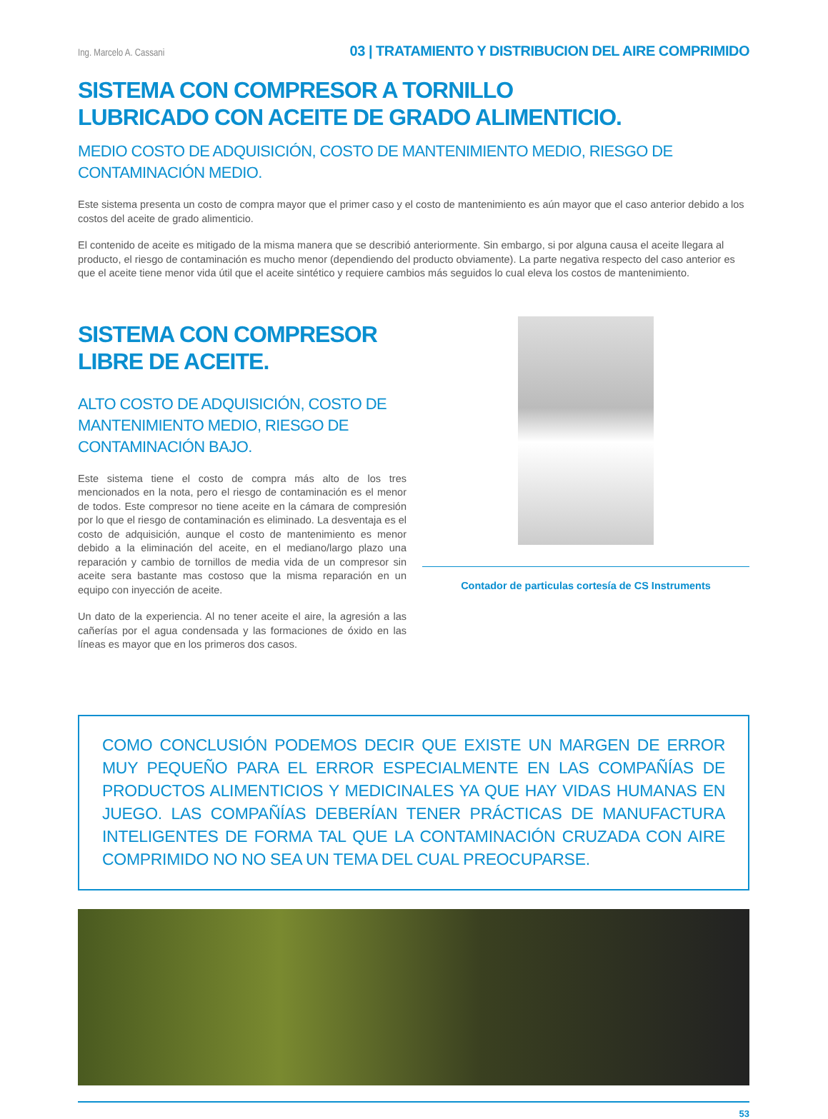Ing. Marcelo A. Cassani 03 | TRATAMIENTO Y DISTRIBUCION DEL AIRE COMPRIMIDO
SISTEMA CON COMPRESOR A TORNILLO
LUBRICADO CON ACEITE DE GRADO ALIMENTICIO.
MEDIO COSTO DE ADQUISICIÓN, COSTO DE MANTENIMIENTO MEDIO, RIESGO DE CONTAMINACIÓN MEDIO.
Este sistema presenta un costo de compra mayor que el primer caso y el costo de mantenimiento es aún mayor que el caso anterior debido a los costos del aceite de grado alimenticio.
El contenido de aceite es mitigado de la misma manera que se describió anteriormente. Sin embargo, si por alguna causa el aceite llegara al producto, el riesgo de contaminación es mucho menor (dependiendo del producto obviamente). La parte negativa respecto del caso anterior es que el aceite tiene menor vida útil que el aceite sintético y requiere cambios más seguidos lo cual eleva los costos de mantenimiento.
SISTEMA CON COMPRESOR LIBRE DE ACEITE.
ALTO COSTO DE ADQUISICIÓN, COSTO DE MANTENIMIENTO MEDIO, RIESGO DE CONTAMINACIÓN BAJO.
Este sistema tiene el costo de compra más alto de los tres mencionados en la nota, pero el riesgo de contaminación es el menor de todos. Este compresor no tiene aceite en la cámara de compresión por lo que el riesgo de contaminación es eliminado. La desventaja es el costo de adquisición, aunque el costo de mantenimiento es menor debido a la eliminación del aceite, en el mediano/largo plazo una reparación y cambio de tornillos de media vida de un compresor sin aceite sera bastante mas costoso que la misma reparación en un equipo con inyección de aceite.
Un dato de la experiencia. Al no tener aceite el aire, la agresión a las cañerías por el agua condensada y las formaciones de óxido en las líneas es mayor que en los primeros dos casos.
Contador de particulas cortesía de CS Instruments
COMO CONCLUSIÓN PODEMOS DECIR QUE EXISTE UN MARGEN DE ERROR MUY PEQUEÑO PARA EL ERROR ESPECIALMENTE EN LAS COMPAÑÍAS DE PRODUCTOS ALIMENTICIOS Y MEDICINALES YA QUE HAY VIDAS HUMANAS EN JUEGO. LAS COMPAÑÍAS DEBERÍAN TENER PRÁCTICAS DE MANUFACTURA INTELIGENTES DE FORMA TAL QUE LA CONTAMINACIÓN CRUZADA CON AIRE COMPRIMIDO NO NO SEA UN TEMA DEL CUAL PREOCUPARSE.
53